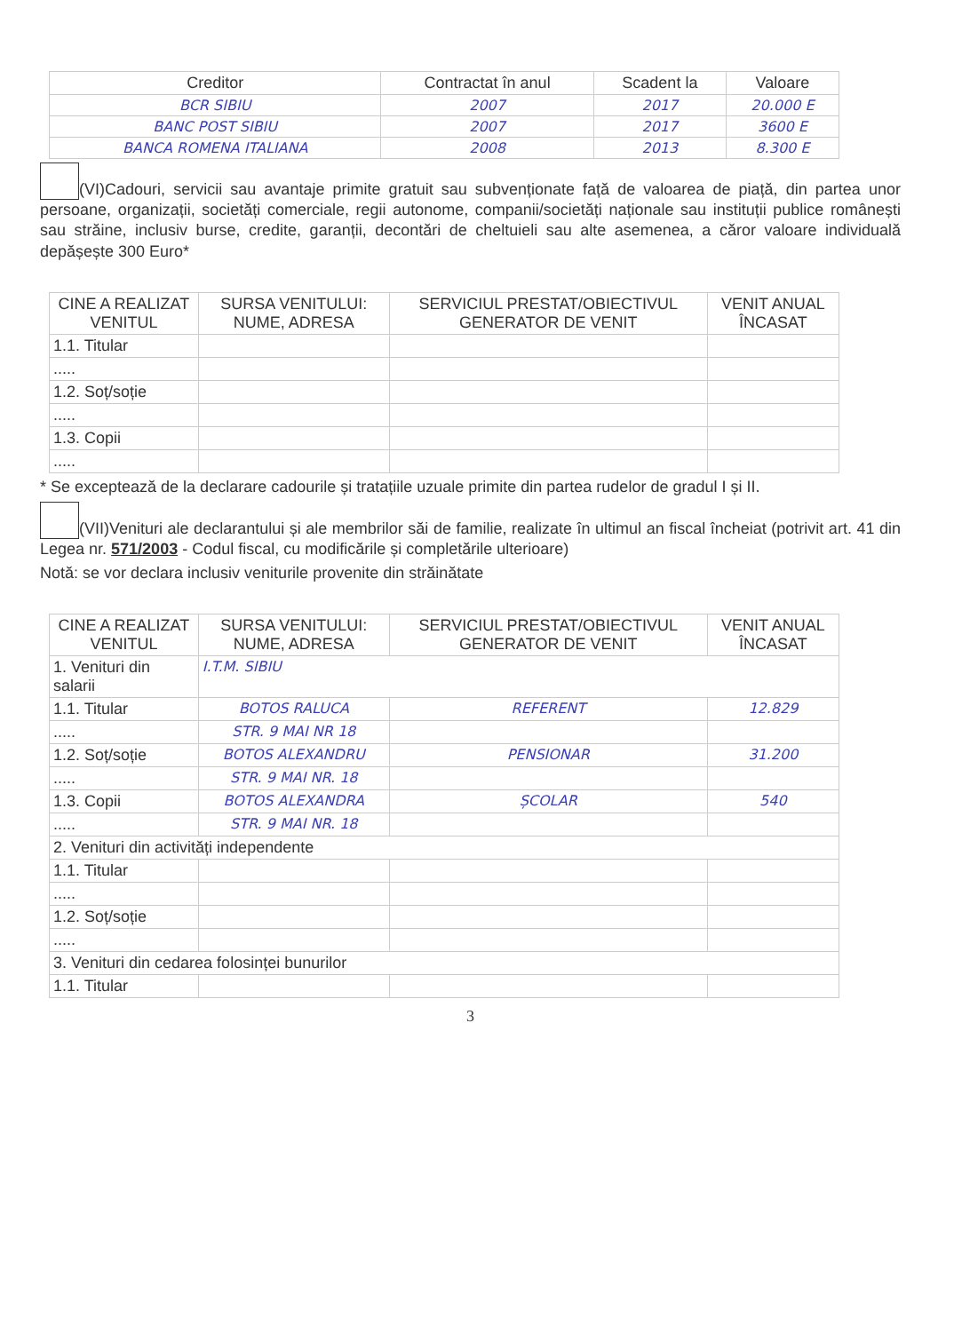| Creditor | Contractat în anul | Scadent la | Valoare |
| --- | --- | --- | --- |
| BCR SIBIU | 2007 | 2017 | 20.000 E |
| BANC POST SIBIU | 2007 | 2017 | 3600 E |
| BANCA ROMENA ITALIANA | 2008 | 2013 | 8.300 E |
(VI)Cadouri, servicii sau avantaje primite gratuit sau subvenționate față de valoarea de piață, din partea unor persoane, organizații, societăți comerciale, regii autonome, companii/societăți naționale sau instituții publice românești sau străine, inclusiv burse, credite, garanții, decontări de cheltuieli sau alte asemenea, a căror valoare individuală depășește 300 Euro*
| CINE A REALIZAT VENITUL | SURSA VENITULUI: NUME, ADRESA | SERVICIUL PRESTAT/OBIECTIVUL GENERATOR DE VENIT | VENIT ANUAL ÎNCASAT |
| --- | --- | --- | --- |
| 1.1. Titular | | | |
| ..... | | | |
| 1.2. Soț/soție | | | |
| ..... | | | |
| 1.3. Copii | | | |
| ..... | | | |
* Se exceptează de la declarare cadourile și tratațiile uzuale primite din partea rudelor de gradul I și II.
(VII)Venituri ale declarantului și ale membrilor săi de familie, realizate în ultimul an fiscal încheiat (potrivit art. 41 din Legea nr. 571/2003 - Codul fiscal, cu modificările și completările ulterioare)
Notă: se vor declara inclusiv veniturile provenite din străinătate
| CINE A REALIZAT VENITUL | SURSA VENITULUI: NUME, ADRESA | SERVICIUL PRESTAT/OBIECTIVUL GENERATOR DE VENIT | VENIT ANUAL ÎNCASAT |
| --- | --- | --- | --- |
| 1. Venituri din salarii | I.T.M. SIBIU | | |
| 1.1. Titular | BOTOS RALUCA | REFERENT | 12.829 |
| ..... | STR. 9 MAI NR 18 | | |
| 1.2. Soț/soție | BOTOS ALEXANDRU | PENSIONAR | 31.200 |
| ..... | STR. 9 MAI NR. 18 | | |
| 1.3. Copii | BOTOS ALEXANDRA | ȘCOLAR | 540 |
| ..... | STR. 9 MAI NR. 18 | | |
| 2. Venituri din activități independente | | | |
| 1.1. Titular | | | |
| ..... | | | |
| 1.2. Soț/soție | | | |
| ..... | | | |
| 3. Venituri din cedarea folosinței bunurilor | | | |
| 1.1. Titular | | | |
3